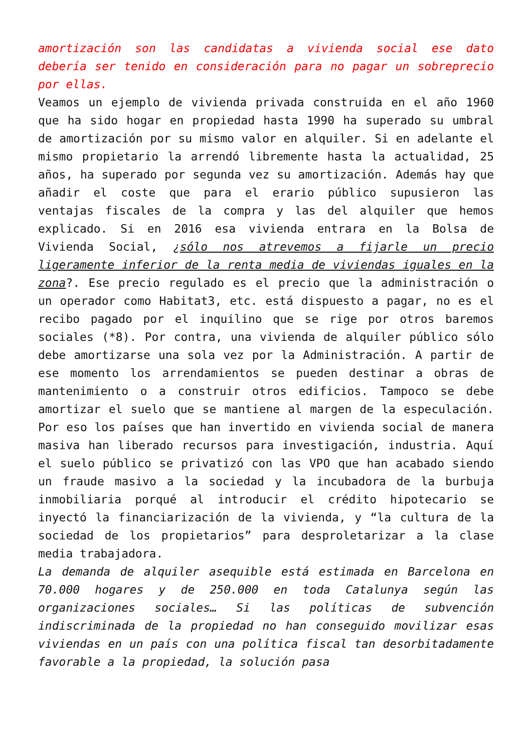amortización son las candidatas a vivienda social ese dato debería ser tenido en consideración para no pagar un sobreprecio por ellas.
Veamos un ejemplo de vivienda privada construida en el año 1960 que ha sido hogar en propiedad hasta 1990 ha superado su umbral de amortización por su mismo valor en alquiler. Si en adelante el mismo propietario la arrendó libremente hasta la actualidad, 25 años, ha superado por segunda vez su amortización. Además hay que añadir el coste que para el erario público supusieron las ventajas fiscales de la compra y las del alquiler que hemos explicado. Si en 2016 esa vivienda entrara en la Bolsa de Vivienda Social, ¿sólo nos atrevemos a fijarle un precio ligeramente inferior de la renta media de viviendas iguales en la zona?. Ese precio regulado es el precio que la administración o un operador como Habitat3, etc. está dispuesto a pagar, no es el recibo pagado por el inquilino que se rige por otros baremos sociales (*8). Por contra, una vivienda de alquiler público sólo debe amortizarse una sola vez por la Administración. A partir de ese momento los arrendamientos se pueden destinar a obras de mantenimiento o a construir otros edificios. Tampoco se debe amortizar el suelo que se mantiene al margen de la especulación. Por eso los países que han invertido en vivienda social de manera masiva han liberado recursos para investigación, industria. Aquí el suelo público se privatizó con las VPO que han acabado siendo un fraude masivo a la sociedad y la incubadora de la burbuja inmobiliaria porqué al introducir el crédito hipotecario se inyectó la financiarización de la vivienda, y “la cultura de la sociedad de los propietarios” para desproletarizar a la clase media trabajadora.
La demanda de alquiler asequible está estimada en Barcelona en 70.000 hogares y de 250.000 en toda Catalunya según las organizaciones sociales… Si las políticas de subvención indiscriminada de la propiedad no han conseguido movilizar esas viviendas en un país con una política fiscal tan desorbitadamente favorable a la propiedad, la solución pasa